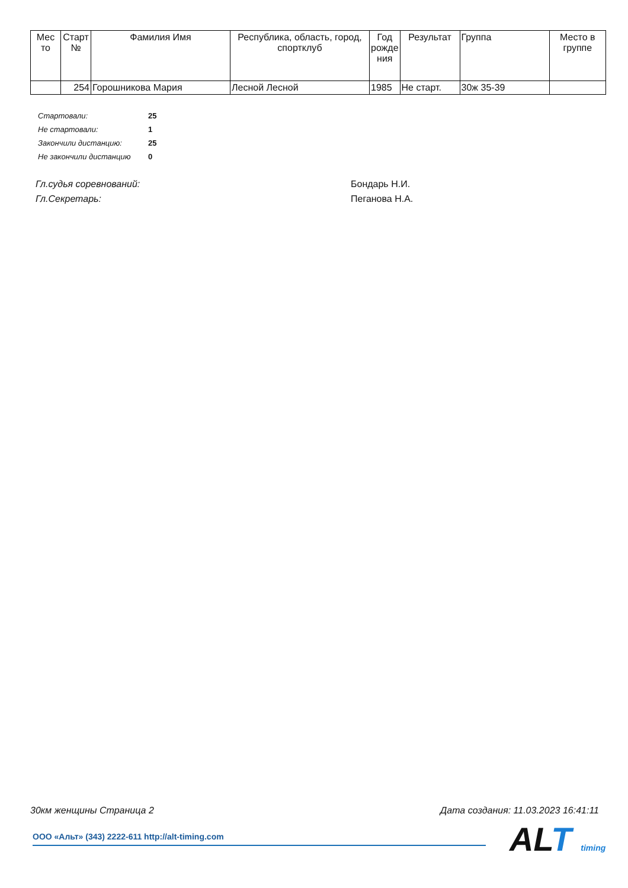| Мес то | Старт № | Фамилия Имя | Республика, область, город, спортклуб | Год рожде ния | Результат | Группа | Место в группе |
| --- | --- | --- | --- | --- | --- | --- | --- |
| | 254 | Горошникова Мария | Лесной Лесной | 1985 | Не старт. | 30ж 35-39 | |
| Стартовали: | 25 |
| Не стартовали: | 1 |
| Закончили дистанцию: | 25 |
| Не закончили дистанцию | 0 |
Гл.судья соревнований: Бондарь Н.И.
Гл.Секретарь: Пеганова Н.А.
30км женщины Страница 2 Дата создания: 11.03.2023 16:41:11
ООО «Альт» (343) 2222-611 http://alt-timing.com ALT timing